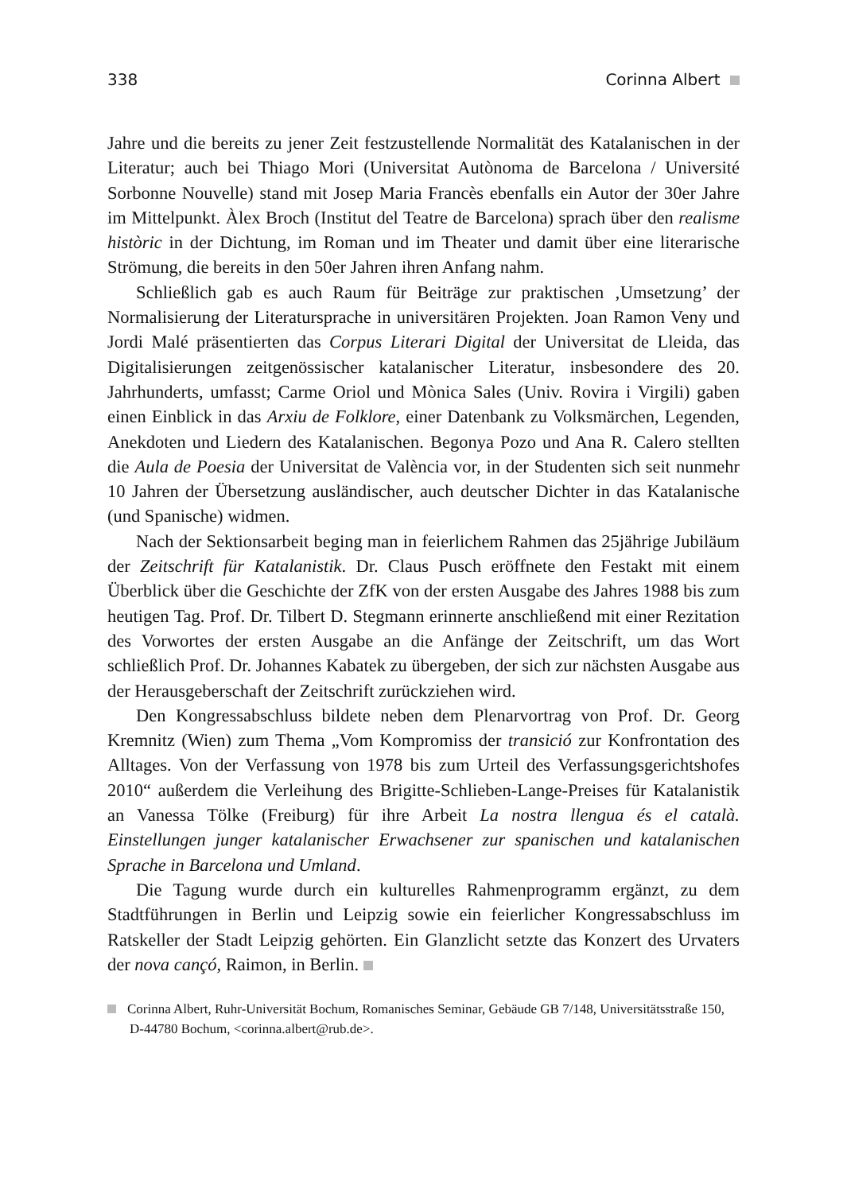338 Corinna Albert
Jahre und die bereits zu jener Zeit festzustellende Normalität des Katalanischen in der Literatur; auch bei Thiago Mori (Universitat Autònoma de Barcelona / Université Sorbonne Nouvelle) stand mit Josep Maria Francès ebenfalls ein Autor der 30er Jahre im Mittelpunkt. Àlex Broch (Institut del Teatre de Barcelona) sprach über den realisme històric in der Dichtung, im Roman und im Theater und damit über eine literarische Strömung, die bereits in den 50er Jahren ihren Anfang nahm.
Schließlich gab es auch Raum für Beiträge zur praktischen ‚Umsetzung’ der Normalisierung der Literatursprache in universitären Projekten. Joan Ramon Veny und Jordi Malé präsentierten das Corpus Literari Digital der Universitat de Lleida, das Digitalisierungen zeitgenössischer katalanischer Literatur, insbesondere des 20. Jahrhunderts, umfasst; Carme Oriol und Mònica Sales (Univ. Rovira i Virgili) gaben einen Einblick in das Arxiu de Folklore, einer Datenbank zu Volksmärchen, Legenden, Anekdoten und Liedern des Katalanischen. Begonya Pozo und Ana R. Calero stellten die Aula de Poesia der Universitat de València vor, in der Studenten sich seit nunmehr 10 Jahren der Übersetzung ausländischer, auch deutscher Dichter in das Katalanische (und Spanische) widmen.
Nach der Sektionsarbeit beging man in feierlichem Rahmen das 25jährige Jubiläum der Zeitschrift für Katalanistik. Dr. Claus Pusch eröffnete den Festakt mit einem Überblick über die Geschichte der ZfK von der ersten Ausgabe des Jahres 1988 bis zum heutigen Tag. Prof. Dr. Tilbert D. Stegmann erinnerte anschließend mit einer Rezitation des Vorwortes der ersten Ausgabe an die Anfänge der Zeitschrift, um das Wort schließlich Prof. Dr. Johannes Kabatek zu übergeben, der sich zur nächsten Ausgabe aus der Herausgeberschaft der Zeitschrift zurückziehen wird.
Den Kongressabschluss bildete neben dem Plenarvortrag von Prof. Dr. Georg Kremnitz (Wien) zum Thema „Vom Kompromiss der transició zur Konfrontation des Alltages. Von der Verfassung von 1978 bis zum Urteil des Verfassungsgerichtshofes 2010“ außerdem die Verleihung des Brigitte-Schlieben-Lange-Preises für Katalanistik an Vanessa Tölke (Freiburg) für ihre Arbeit La nostra llengua és el català. Einstellungen junger katalanischer Erwachsener zur spanischen und katalanischen Sprache in Barcelona und Umland.
Die Tagung wurde durch ein kulturelles Rahmenprogramm ergänzt, zu dem Stadtführungen in Berlin und Leipzig sowie ein feierlicher Kongressabschluss im Ratskeller der Stadt Leipzig gehörten. Ein Glanzlicht setzte das Konzert des Urvaters der nova cançó, Raimon, in Berlin.
Corinna Albert, Ruhr-Universität Bochum, Romanisches Seminar, Gebäude GB 7/148, Universitätsstraße 150, D-44780 Bochum, <corinna.albert@rub.de>.